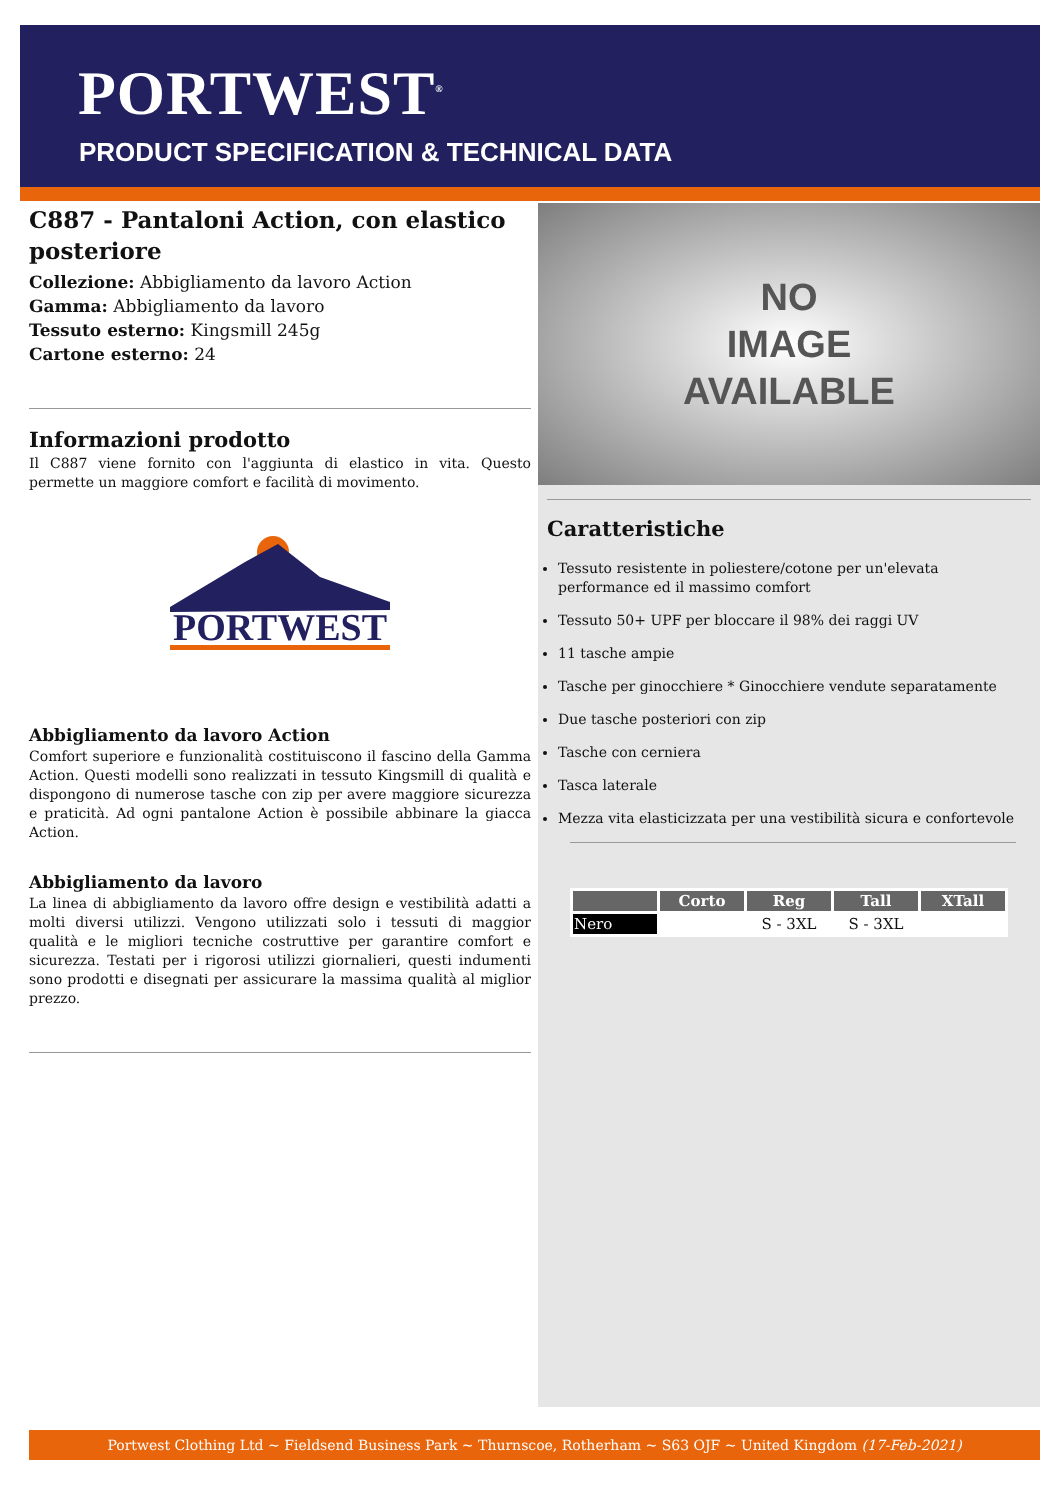PORTWEST<sup>®</sup>
PRODUCT SPECIFICATION & TECHNICAL DATA
C887 - Pantaloni Action, con elastico posteriore
Collezione: Abbigliamento da lavoro Action
Gamma: Abbigliamento da lavoro
Tessuto esterno: Kingsmill 245g
Cartone esterno: 24
Informazioni prodotto
Il C887 viene fornito con l'aggiunta di elastico in vita. Questo permette un maggiore comfort e facilità di movimento.
PORTWEST
Abbigliamento da lavoro Action
Comfort superiore e funzionalità costituiscono il fascino della Gamma Action. Questi modelli sono realizzati in tessuto Kingsmill di qualità e dispongono di numerose tasche con zip per avere maggiore sicurezza e praticità. Ad ogni pantalone Action è possibile abbinare la giacca Action.
Abbigliamento da lavoro
La linea di abbigliamento da lavoro offre design e vestibilità adatti a molti diversi utilizzi. Vengono utilizzati solo i tessuti di maggior qualità e le migliori tecniche costruttive per garantire comfort e sicurezza. Testati per i rigorosi utilizzi giornalieri, questi indumenti sono prodotti e disegnati per assicurare la massima qualità al miglior prezzo.
NO
IMAGE
AVAILABLE
Caratteristiche
Tessuto resistente in poliestere/cotone per un'elevata performance ed il massimo comfort
Tessuto 50+ UPF per bloccare il 98% dei raggi UV
11 tasche ampie
Tasche per ginocchiere * Ginocchiere vendute separatamente
Due tasche posteriori con zip
Tasche con cerniera
Tasca laterale
Mezza vita elasticizzata per una vestibilità sicura e confortevole
| | Corto | Reg | Tall | XTall |
| --- | --- | --- | --- | --- |
| Nero | | S - 3XL | S - 3XL | |
Portwest Clothing Ltd ~ Fieldsend Business Park ~ Thurnscoe, Rotherham ~ S63 OJF ~ United Kingdom (17-Feb-2021)